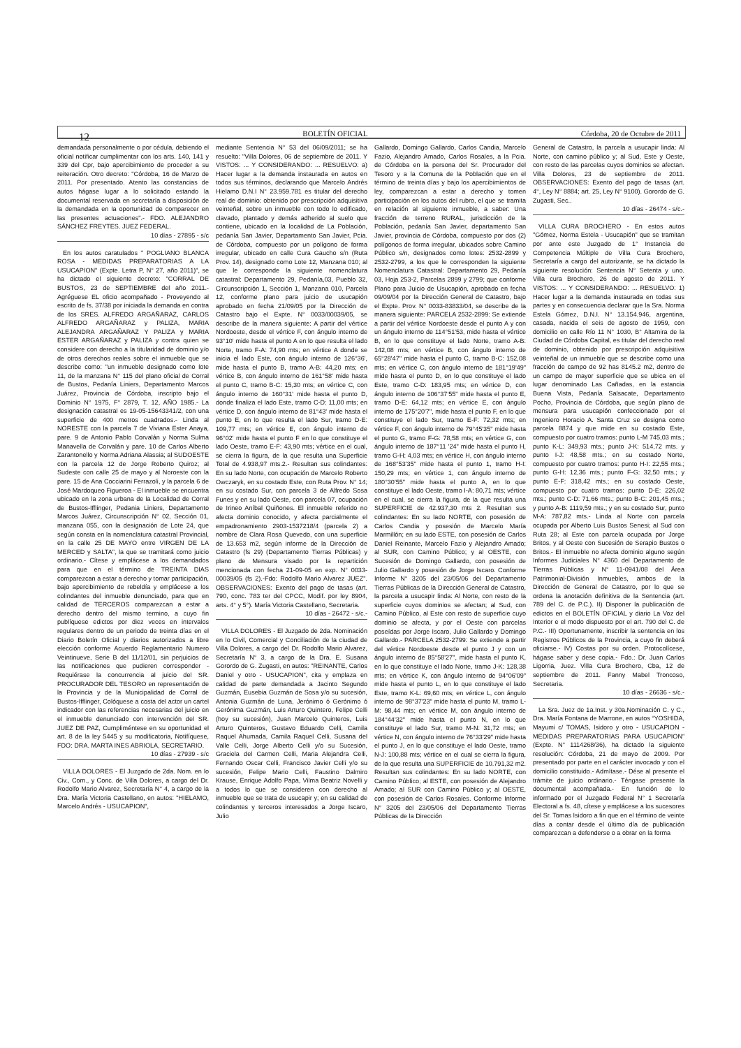12 BOLETÍN OFICIAL Córdoba, 20 de Octubre de 2011
demandada personalmente o por cédula, debiendo el oficial notificar cumplimentar con los arts. 140, 141 y 339 del Cpr, bajo apercibimiento de proceder a su reiteración. Otro decreto: "Córdoba, 16 de Marzo de 2011. Por presentado. Atento las constancias de autos hágase lugar a lo solicitado estando la documental reservada en secretaría a disposición de la demandada en la oportunidad de comparecer en las presentes actuaciones".- FDO. ALEJANDRO SÁNCHEZ FREYTES. JUEZ FEDERAL.
10 días - 27895 - s/c
En los autos caratulados " POGLIANO BLANCA ROSA - MEDIDAS PREPARATORIAS A LA USUCAPION" (Expte. Letra P, N° 27, año 2011)", se ha dictado el siguiente decreto: "CORRAL DE BUSTOS, 23 de SEPTIEMBRE del año 2011.- Agréguese EL oficio acompañado - Proveyendo al escrito de fs. 37/38 por iniciada la demanda en contra de los SRES. ALFREDO ARGAÑARAZ, CARLOS ALFREDO ARGAÑARAZ y PALIZA, MARIA ALEJANDRA ARGAÑARAZ Y PALIZA y MARIA ESTER ARGAÑARAZ y PALIZA y contra quien se considere con derecho a la titularidad de dominio y/o de otros derechos reales sobre el inmueble que se describe como: "un inmueble designado como lote 11, de la manzana N° 115 del plano oficial de Corral de Bustos, Pedanía Liniers, Departamento Marcos Juárez, Provincia de Córdoba, inscripto bajo el Dominio N° 1975, F° 2879, T. 12, AÑO 1985.- La designación catastral es 19-05-15643341/2, con una superficie de 400 metros cuadrados.- Linda al NORESTE con la parcela 7 de Viviana Ester Anaya, pare. 9 de Antonio Pablo Corvalán y Norma Sulma Manavella de Corvalán y pare. 10 de Carlos Alberto Zarantonello y Norma Adriana Alassia; al SUDOESTE con la parcela 12 de Jorge Roberto Quiroz; al Sudeste con calle 25 de mayo y al Noroeste con la pare. 15 de Ana Cocciarini Ferrazoli, y la parcela 6 de José Mardoqueo Figueroa - El inmueble se encuentra ubicado en la zona urbana de la Localidad de Corral de Bustos-Ifflinger, Pedania Liniers, Departamento Marcos Juárez, Circunscripción N° 02, Sección 01, manzana 055, con la designación de Lote 24, que según consta en la nomenclatura catastral Provincial, en la calle 25 DE MAYO entre VIRGEN DE LA MERCED y SALTA", la que se tramitará como juicio ordinario.- Cítese y emplácese a los demandados para que en el término de TREINTA DIAS comparezcan a estar a derecho y tomar participación, bajo apercibimiento de rebeldía y emplácese a los colindantes del inmueble denunciado, para que en calidad de TERCEROS comparezcan a estar a derecho dentro del mismo termino, a cuyo fin publíquese edictos por diez veces en intervalos regulares dentro de un periodo de treinta días en el Diario Boletín Oficial y diarios autorizados a libre elección conforme Acuerdo Reglamentario Numero Veintinueve, Serie B del 11/12/01, sin perjuicios de las notificaciones que pudieren corresponder - Requiérase la concurrencia al juicio del SR. PROCURADOR DEL TESORO en representación de la Provincia y de la Municipalidad de Corral de Bustos-Ifflinger, Colóquese a costa del actor un cartel indicador con las referencias necesarias del juicio en el inmueble denunciado con intervención del SR. JUEZ DE PAZ, Cumpliméntese en su oportunidad el art. 8 de la ley 5445 y su modificatoria, Notifíquese, FDO: DRA. MARTA INES ABRIOLA, SECRETARIO.
10 días - 27939 - s/c
VILLA DOLORES - El Juzgado de 2da. Nom. en lo Civ., Com., y Conc. de Villa Dolores, a cargo del Dr. Rodolfo Mario Alvarez, Secretaría N° 4, a cargo de la Dra. María Victoria Castellano, en autos: "HIELAMO, Marcelo Andrés - USUCAPION",
mediante Sentencia N° 53 del 06/09/2011; se ha resuelto: "Villa Dolores, 06 de septiembre de 2011. Y VISTOS: ... Y CONSIDERANDO: ... RESUELVO: a) Hacer lugar a la demanda instaurada en autos en todos sus términos, declarando que Marcelo Andrés Hielamo D.N.I N° 23.959.781 es titular del derecho real de dominio: obtenido por prescripción adquisitiva veinteñal, sobre un inmueble con todo lo edificado, clavado, plantado y demás adherido al suelo que contiene, ubicado en la localidad de La Población, pedanía San Javier, Departamento San Javier, Pcia. de Córdoba, compuesto por un polígono de forma irregular, ubicado en calle Cura Gaucho s/n (Ruta Prov. 14), designado como Lote 12, Manzana 010; al que le corresponde la siguiente nomenclatura catastral: Departamento 29, Pedanía,03, Pueblo 32, Circunscripción 1, Sección 1, Manzana 010, Parcela 12, conforme plano para juicio de usucapión aprobado en fecha 21/09/05 por la Dirección de Catastro bajo el Expte. N° 0033/00039/05, se describe de la manera siguiente: A partir del vértice Nordoeste, desde el vértice F, con ángulo interno de 93°10' mide hasta el punto A en lo que resulta el lado Norte, tramo F-A: 74,90 mts; en vértice A donde se inicia el lado Este, con ángulo interno de 126°36', mide hasta el punto B, tramo A-B: 44,20 mts; en vértice B, con ángulo interno de 161°58' mide hasta el punto C, tramo B-C: 15,30 mts; en vértice C, con ángulo interno de 160°31' mide hasta el punto D, donde finaliza el lado Este, tramo C-D: 11,00 mts; en vértice D, con ángulo interno de 81°43' mide hasta el punto E, en lo que resulta el lado Sur, tramo D-E: 109,77 mts; en vértice E, con ángulo interno de 96°02' mide hasta el punto F en lo que constituye el lado Oeste, tramo E-F: 43,90 mts; vértice en el cual, se cierra la figura, de la que resulta una Superficie Total de 4.938,97 mts.2.- Resultan sus colindantes: En su lado Norte, con ocupación de Marcelo Roberto Owczaryk, en su costado Este, con Ruta Prov. N° 14; en su costado Sur, con parcela 3 de Alfredo Sosa Funes y en su lado Oeste, con parcela 07, ocupación de Irineo Aníbal Quiñones. El inmueble referido no afecta dominio conocido, y afecta parcialmente el empadronamiento 2903-1537218/4 (parcela 2) a nombre de Clara Rosa Quevedo, con una superficie de 13.653 m2, según informe de la Dirección de Catastro (fs 29) (Departamento Tierras Públicas) y plano de Mensura visado por la repartición mencionada con fecha 21-09-05 en exp. N° 0033-00039/05 (fs 2).-Fdo: Rodolfo Mario Alvarez JUEZ". OBSERVACIONES: Exento del pago de tasas (art. 790, conc. 783 ter del CPCC, Modif. por ley 8904, arts. 4° y 5°). María Victoria Castellano, Secretaria.
10 días - 26472 - s/c.-
VILLA DOLORES - El Juzgado de 2da. Nominación en lo Civil, Comercial y Conciliación de la ciudad de Villa Dolores, a cargo del Dr. Rodolfo Mario Alvarez, Secretaría N° 3, a cargo de la Dra. E. Susana Gorordo de G. Zugasti, en autos: "REINANTE, Carlos Daniel y otro - USUCAPION", cita y emplaza en calidad de parte demandada a Jacinto Segundo Guzmán, Eusebia Guzmán de Sosa y/o su sucesión, Antonia Guzmán de Luna, Jerónimo ó Gerónimo ó Gerónima Guzmán, Luis Arturo Quintero, Felipe Celli (hoy su sucesión), Juan Marcelo Quinteros, Luis Arturo Quinteros, Gustavo Eduardo Celli, Camila Raquel Ahumada, Camila Raquel Celli, Susana del Valle Celli, Jorge Alberto Celli y/o su Sucesión, Graciela del Carmen Celli, Maria Alejandra Celli, Fernando Oscar Celli, Francisco Javier Celli y/o su sucesión, Felipe Mario Celli, Faustino Dalmiro Krause, Enrique Adolfo Papa, Vilma Beatriz Novelli y a todos lo que se consideren con derecho al inmueble que se trata de usucapir y; en su calidad de colindantes y terceros interesados a Jorge Iscaro, Julio
Gallardo, Domingo Gallardo, Carlos Candia, Marcelo Fazio, Alejandro Amado, Carlos Rosales, a la Pcia. de Córdoba en la persona del Sr. Procurador del Tesoro y a la Comuna de la Población que en el término de treinta días y bajo los apercibimientos de ley, comparezcan a estar a derecho y tomen participación en los autos del rubro, el que se tramita en relación al siguiente inmueble, a saber: Una fracción de terreno RURAL, jurisdicción de la Población, pedanía San Javier, departamento San Javier, provincia de Córdoba, compuesto por dos (2) polígonos de forma irregular, ubicados sobre Camino Público s/n, designados como lotes: 2532-2899 y 2532-2799, a los que le corresponden la siguiente Nomenclatura Catastral: Departamento 29, Pedanía 03, Hoja 253-2, Parcelas 2899 y 2799; que conforme Plano para Juicio de Usucapión, aprobado en fecha 09/09/04 por la Dirección General de Catastro, bajo el Expte. Prov. N° 0033-83833/04, se describe de la manera siguiente: PARCELA 2532-2899: Se extiende a partir del vértice Nordoeste desde el punto A y con un ángulo interno de 114°51'53, mide hasta el vértice B, en lo que constituye el lado Norte, tramo A-B: 142,08 mts; en vértice B, con ángulo interno de 65°28'47" mide hasta el punto C, tramo B-C: 152,08 mts; en vértice C, con ángulo interno de 181°19'49" mide hasta el punto D, en lo que constituye el lado Este, tramo C-D: 183,95 mts; en vértice D, con ángulo interno de 106°37'55" mide hasta el punto E, tramo D-E: 64,12 mts; en vértice E, con ángulo interno de 175°20'7", mide hasta el punto F, en lo que constituye el lado Sur, tramo E-F: 72,32 mts; en vértice F, con ángulo interno de 79°45'35" mide hasta el punto G, tramo F-G: 78,58 mts; en vértice G, con ángulo interno de 187°11 '24" mide hasta el punto H, tramo G-H: 4,03 mts; en vértice H, con ángulo interno de 168°53'35" mide hasta el punto 1, tramo H-I: 150,29 mts; en vértice 1, con ángulo interno de 180°30'55" mide hasta el punto A, en lo que constituye el lado Oeste, tramo I-A: 80,71 mts; vértice en el cual, se cierra la figura, de la que resulta una SUPERFICIE de 42.937,30 mts 2. Resultan sus colindantes: En su lado NORTE, con posesión de Carlos Candia y posesión de Marcelo María Marmillón; en su lado ESTE, con posesión de Carlos Daniel Reinante, Marcelo Fazio y Alejandro Amado; al SUR, con Camino Público; y al OESTE, con Sucesión de Domingo Gallardo, con posesión de Julio Gallardo y posesión de Jorge Iscaro. Conforme Informe N° 3205 del 23/05/06 del Departamento Tierras Públicas de la Dirección General de Catastro, la parcela a usucapir linda: Al Norte, con resto de la superficie cuyos dominios se afectan; al Sud, con Camino Público, al Este con resto de superficie cuyo dominio se afecta, y por el Oeste con parcelas poseídas por Jorge Iscaro, Julio Gallardo y Domingo Gallardo.- PARCELA 2532-2799: Se extiende a partir del vértice Nordoeste desde el punto J y con un ángulo interno de 85°58'27", mide hasta el punto K, en lo que constituye el lado Norte, tramo J-K: 128,38 mts; en vértice K, con ángulo interno de 94°06'09" mide hasta el punto L, en lo que constituye el lado Este, tramo K-L: 69,60 mts; en vértice L, con ángulo interno de 98°37'23" mide hasta el punto M, tramo L-M: 98,44 mts; en vértice M, con ángulo interno de 184°44'32" mide hasta el punto N, en lo que constituye el lado Sur, tramo M-N: 31,72 mts; en vértice N, con ángulo interno de 76°33'29" mide hasta el punto J, en lo que constituye el lado Oeste, tramo N-J: 100,88 mts; vértice en el cual se cierra la figura, de la que resulta una SUPERFICIE de 10.791,32 m2. Resultan sus colindantes: En su lado NORTE, con Camino Público; al ESTE, con posesión de Alejandro Amado; al SUR con Camino Público y; al OESTE, con posesión de Carlos Rosales. Conforme Informe N° 3205 del 23/05/06 del Departamento Tierras Públicas de la Dirección
General de Catastro, la parcela a usucapir linda: Al Norte, con camino público y; al Sud, Este y Oeste, con resto de las parcelas cuyos dominios se afectan. Villa Dolores, 23 de septiembre de 2011. OBSERVACIONES: Exento del pago de tasas (art. 4°, Ley N° 8884; art. 25, Ley N° 9100). Gorordo de G. Zugasti, Sec..
10 días - 26474 - s/c.-
VILLA CURA BROCHERO - En estos autos "Gómez, Norma Estela - Usucapión" que se tramitan por ante este Juzgado de 1° Instancia de Competencia Múltiple de Villa Cura Brochero, Secretaría a cargo del autorizante, se ha dictado la siguiente resolución: Sentencia N° Setenta y uno. Villa cura Brochero, 26 de agosto de 2011. Y VISTOS: ... Y CONSIDERANDO: ... RESUELVO: 1) Hacer lugar a la demanda instaurada en todas sus partes y en consecuencia declarar que la Sra. Norma Estela Gómez, D.N.I. N° 13.154.946, argentina, casada, nacida el seis de agosto de 1959, con domicilio en calle Río 11 N° 1030, B° Altamira de la Ciudad de Córdoba Capital, es titular del derecho real de dominio, obtenido por prescripción adquisitiva veinteñal de un inmueble que se describe como una fracción de campo de 92 has 8145.2 m2, dentro de un campo de mayor superficie que se ubica en el lugar denominado Las Cañadas, en la estancia Buena Vista, Pedanía Salsacate, Departamento Pocho, Provincia de Córdoba, que según plano de mensura para usucapión confeccionado por el Ingeniero Horacio A. Santa Cruz se designa como parcela 8874 y que mide en su costado Este, compuesto por cuatro tramos: punto L-M 745,03 mts.; punto K-L: 349,93 mts.; punto J-K: 514,72 mts. y punto I-J: 48,58 mts.; en su costado Norte, compuesto por cuatro tramos: punto H-I: 22,55 mts.; punto G-H: 12,36 mts.; punto F-G: 32,50 mts.; y punto E-F: 318,42 mts.; en su costado Oeste, compuesto por cuatro tramos: punto D-E: 226,02 mts.; punto C-D: 71,66 mts.; punto B-C: 201,45 mts.; y punto A-B: 1119,59 mts.; y en su costado Sur, punto M-A: 787,82 mts.- Linda al Norte con parcela ocupada por Alberto Luis Bustos Senesi; al Sud con Ruta 28; al Este con parcela ocupada por Jorge Britos, y al Oeste con Sucesión de Serapio Bustos o Britos.- El inmueble no afecta dominio alguno según Informes Judiciales N° 4360 del Departamento de Tierras Públicas y N° 11-0941/08 del Área Patrimonial-División Inmuebles, ambos de la Dirección de General de Catastro, por lo que se ordena la anotación definitiva de la Sentencia (art. 789 del C. de P.C.). II) Disponer la publicación de edictos en el BOLETÍN OFICIAL y diario La Voz del Interior e el modo dispuesto por el art. 790 del C. de P.C.- III) Oportunamente, inscribir la sentencia en los Registros Públicos de la Provincia, a cuyo fin deberá oficiarse.- IV) Costas por su orden. Protocolícese, hágase saber y dese copia.- Fdo.: Dr. Juan Carlos Ligorria, Juez. Villa Cura Brochero, Cba, 12 de septiembre de 2011. Fanny Mabel Troncoso, Secretaria.
10 días - 26636 - s/c.-
La Sra. Juez de 1a.Inst. y 30a.Nominación C. y C., Dra. María Fontana de Marrone, en autos “YOSHIDA, Mayumi c/ TOMAS, Isidoro y otro - USUCAPION - MEDIDAS PREPARATORIAS PARA USUCAPION” (Expte. N° 1114268/36), ha dictado la siguiente resolución: Córdoba, 21 de mayo de 2009. Por presentado por parte en el carácter invocado y con el domicilio constituido.- Admítase.- Dése al presente el trámite de juicio ordinario.- Téngase presente la documental acompañada.- En función de lo informado por el Juzgado Federal N° 1 Secretaría Electoral a fs. 48, cítese y emplácese a los sucesores del Sr. Tomas Isidoro a fin que en el término de veinte días a contar desde el último día de publicación comparezcan a defenderse o a obrar en la forma